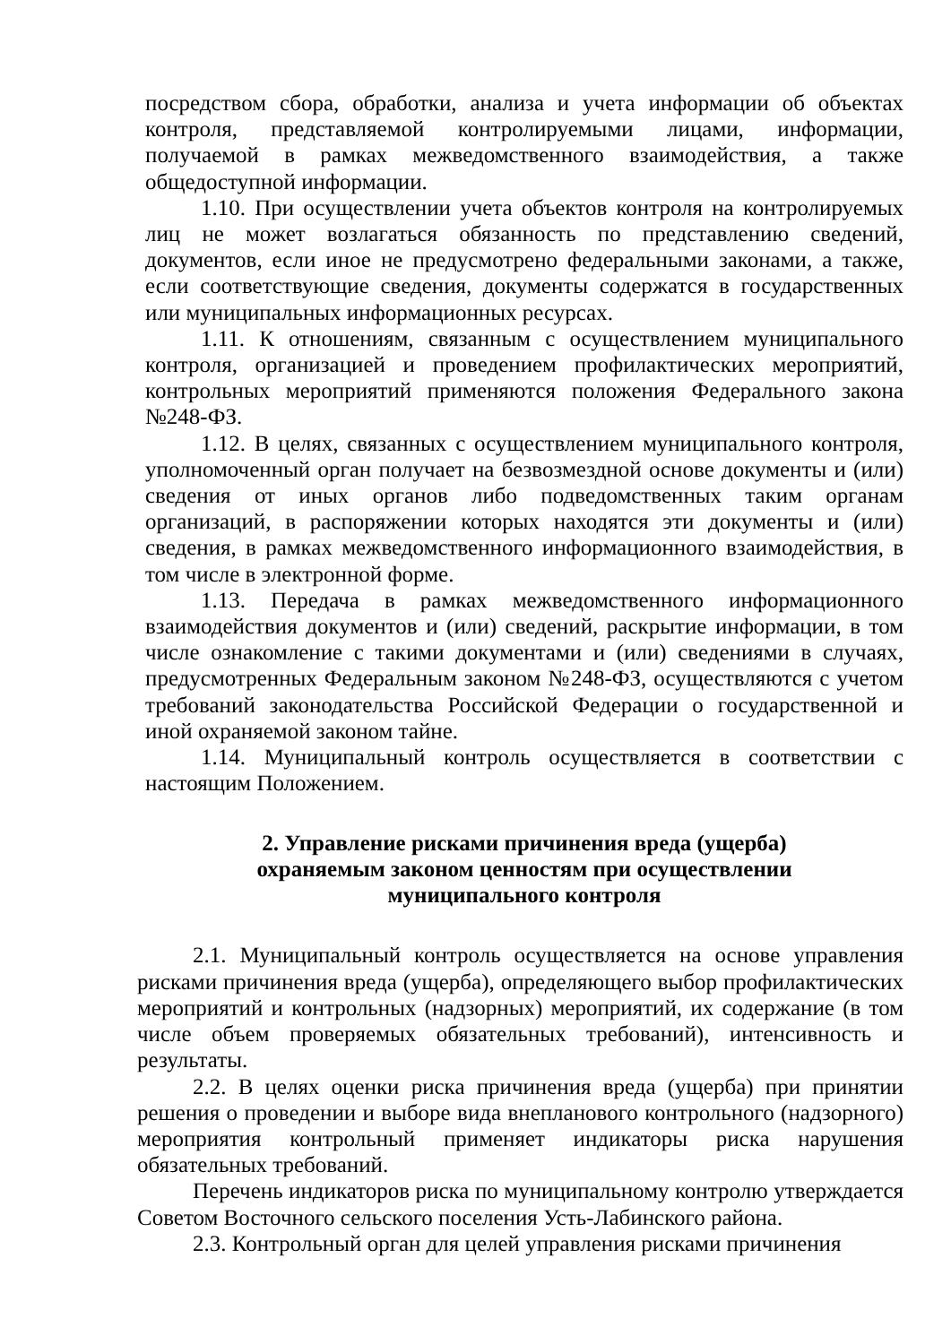посредством сбора, обработки, анализа и учета информации об объектах контроля, представляемой контролируемыми лицами, информации, получаемой в рамках межведомственного взаимодействия, а также общедоступной информации.
1.10. При осуществлении учета объектов контроля на контролируемых лиц не может возлагаться обязанность по представлению сведений, документов, если иное не предусмотрено федеральными законами, а также, если соответствующие сведения, документы содержатся в государственных или муниципальных информационных ресурсах.
1.11. К отношениям, связанным с осуществлением муниципального контроля, организацией и проведением профилактических мероприятий, контрольных мероприятий применяются положения Федерального закона №248-ФЗ.
1.12. В целях, связанных с осуществлением муниципального контроля, уполномоченный орган получает на безвозмездной основе документы и (или) сведения от иных органов либо подведомственных таким органам организаций, в распоряжении которых находятся эти документы и (или) сведения, в рамках межведомственного информационного взаимодействия, в том числе в электронной форме.
1.13. Передача в рамках межведомственного информационного взаимодействия документов и (или) сведений, раскрытие информации, в том числе ознакомление с такими документами и (или) сведениями в случаях, предусмотренных Федеральным законом №248-ФЗ, осуществляются с учетом требований законодательства Российской Федерации о государственной и иной охраняемой законом тайне.
1.14. Муниципальный контроль осуществляется в соответствии с настоящим Положением.
2. Управление рисками причинения вреда (ущерба)
охраняемым законом ценностям при осуществлении
муниципального контроля
2.1. Муниципальный контроль осуществляется на основе управления рисками причинения вреда (ущерба), определяющего выбор профилактических мероприятий и контрольных (надзорных) мероприятий, их содержание (в том числе объем проверяемых обязательных требований), интенсивность и результаты.
2.2. В целях оценки риска причинения вреда (ущерба) при принятии решения о проведении и выборе вида внепланового контрольного (надзорного) мероприятия контрольный применяет индикаторы риска нарушения обязательных требований.
Перечень индикаторов риска по муниципальному контролю утверждается Советом Восточного сельского поселения Усть-Лабинского района.
2.3. Контрольный орган для целей управления рисками причинения